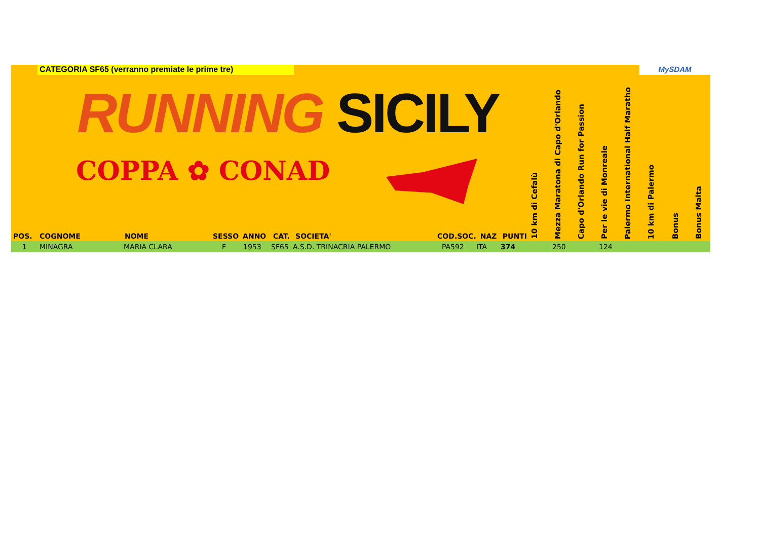CATEGORIA SF65 (verranno premiate le prime tre)
RUNNING SICILY
COPPA ✿ CONAD
MySDAM
10 km di Cefalù
Mezza Maratona di Capo d'Orlando
Capo d'Orlando Run for Passion
Per le vie di Monreale
Palermo International Half Maratho
10 km di Palermo
Bonus
Bonus Malta
| POS. | COGNOME | NOME | SESSO | ANNO | CAT. | SOCIETA' | COD.SOC. | NAZ | PUNTI |
| --- | --- | --- | --- | --- | --- | --- | --- | --- | --- |
1 MINAGRA MARIA CLARA F 1953 SF65 A.S.D. TRINACRIA PALERMO PA592 ITA 374 250 124